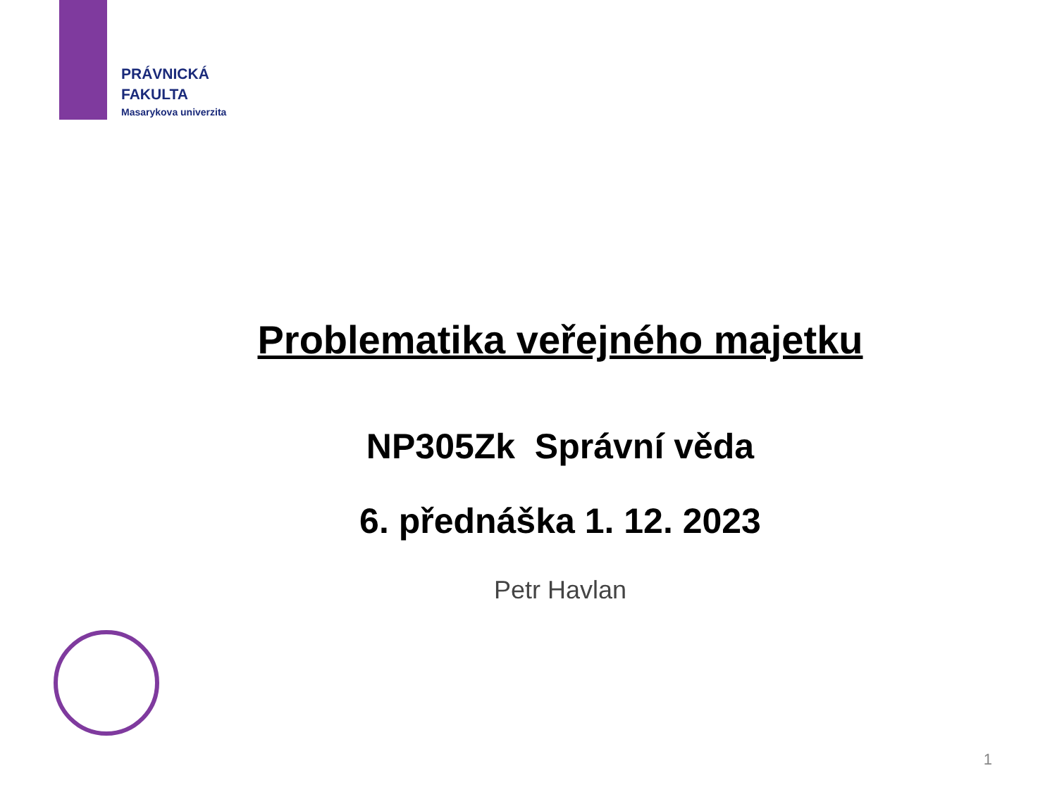PRÁVNICKÁ
FAKULTA
Masarykova univerzita
Problematika veřejného majetku
NP305Zk Správní věda
6. přednáška 1. 12. 2023
Petr Havlan
1